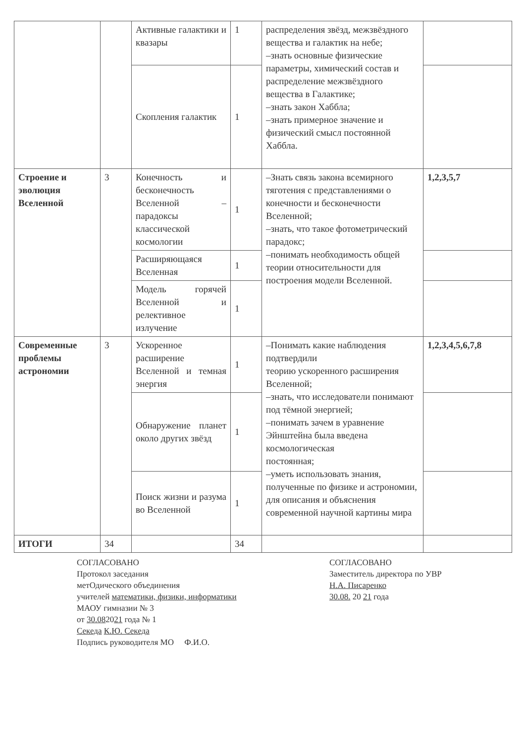| | | Активные галактики и квазары | 1 | распределения звёзд, межзвёздного вещества и галактик на небе; –знать основные физические параметры, химический состав и распределение межзвёздного вещества в Галактике; –знать закон Хаббла; –знать примерное значение и физический смысл постоянной Хаббла. | |
| | | Скопления галактик | 1 | | |
| Строение и эволюция Вселенной | 3 | Конечность и бесконечность Вселенной – парадоксы классической космологии | 1 | –Знать связь закона всемирного тяготения с представлениями о конечности и бесконечности Вселенной; –знать, что такое фотометрический парадокс; –понимать необходимость общей теории относительности для построения модели Вселенной. | 1,2,3,5,7 |
| | | Расширяющаяся Вселенная | 1 | | |
| | | Модель горячей Вселенной и релективное излучение | 1 | | |
| Современные проблемы астрономии | 3 | Ускоренное расширение Вселенной и темная энергия | 1 | –Понимать какие наблюдения подтвердили теорию ускоренного расширения Вселенной; –знать, что исследователи понимают под тёмной энергией; –понимать зачем в уравнение Эйнштейна была введена космологическая постоянная; –уметь использовать знания, полученные по физике и астрономии, для описания и объяснения современной научной картины мира | 1,2,3,4,5,6,7,8 |
| | | Обнаружение планет около других звёзд | 1 | | |
| | | Поиск жизни и разума во Вселенной | 1 | | |
| ИТОГИ | 34 | | 34 | | |
СОГЛАСОВАНО
Протокол заседания
метОдического объединения
учителей математики, физики, информатики
МАОУ гимназии № 3
от 30.082021 года № 1
Секеда К.Ю. Секеда
Подпись руководителя МО Ф.И.О.
СОГЛАСОВАНО
Заместитель директора по УВР
Н.А. Писаренко
30.08. 20 21 года